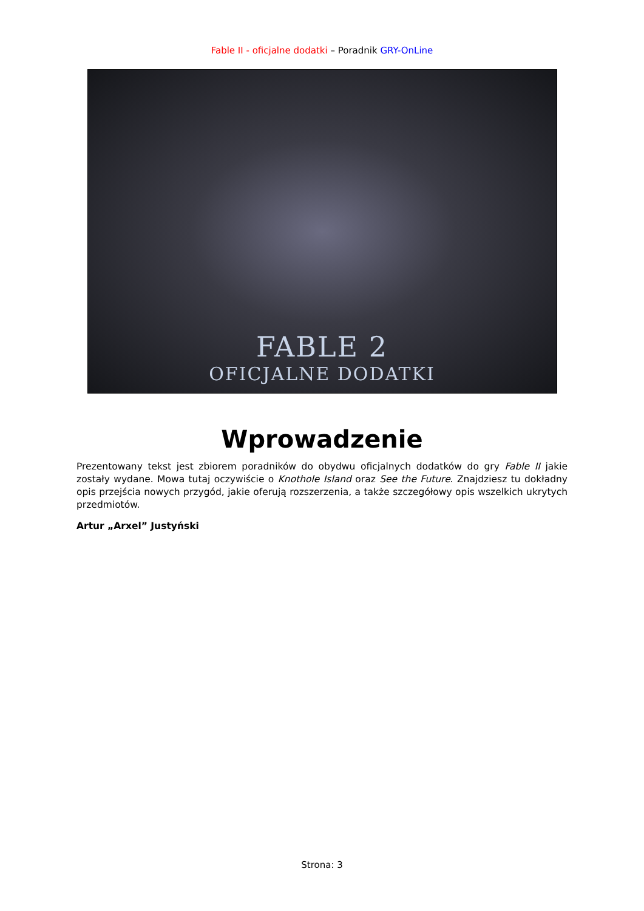Fable II - oficjalne dodatki – Poradnik GRY-OnLine
FABLE 2
OFICJALNE DODATKI
Wprowadzenie
Prezentowany tekst jest zbiorem poradników do obydwu oficjalnych dodatków do gry Fable II jakie zostały wydane. Mowa tutaj oczywiście o Knothole Island oraz See the Future. Znajdziesz tu dokładny opis przejścia nowych przygód, jakie oferują rozszerzenia, a także szczegółowy opis wszelkich ukrytych przedmiotów.
Artur „Arxel” Justyński
Strona: 3